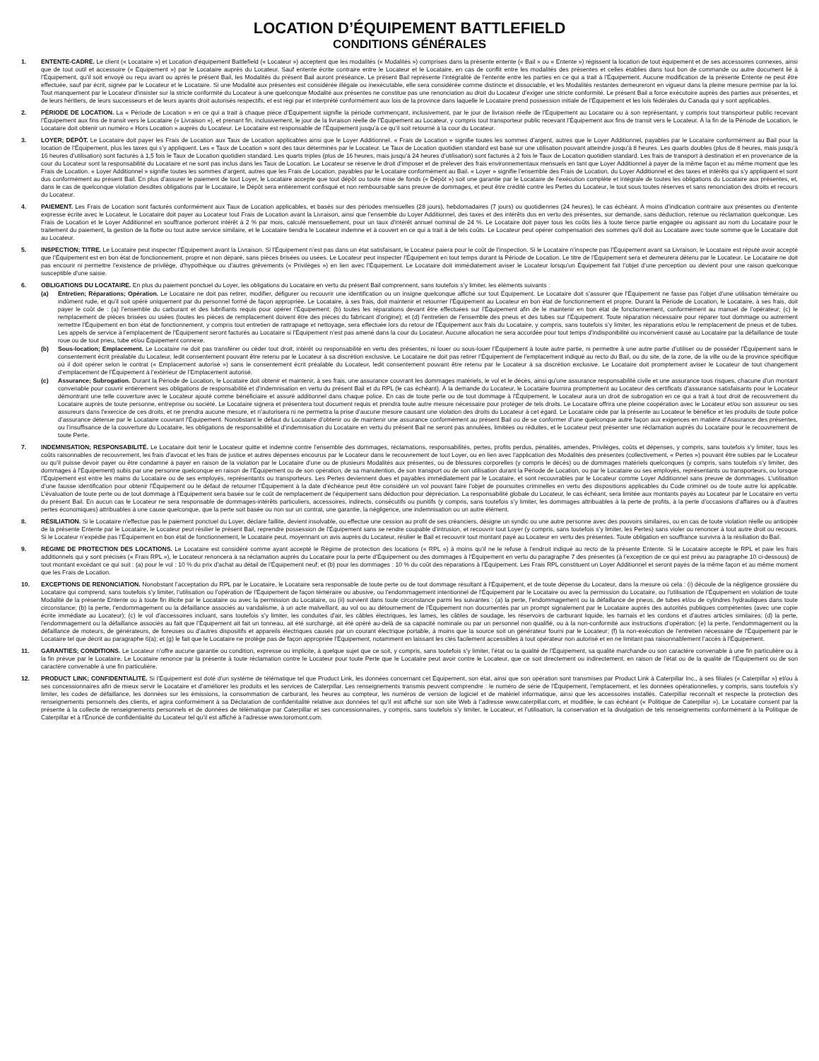LOCATION D’ÉQUIPEMENT BATTLEFIELD
CONDITIONS GÉNÉRALES
1. ENTENTE-CADRE. Le client (« Locataire ») et Location d’équipement Battlefield (« Locateur ») acceptent que les modalités (« Modalités ») comprises dans la présente entente (« Bail » ou « Entente ») régissent la location de tout équipement et de ses accessoires connexes, ainsi que de tout outil et accessoire (« Équipement ») par le Locataire auprès du Locateur. Sauf entente écrite contraire entre le Locateur et le Locataire, en cas de conflit entre les modalités des présentes et celles établies dans tout bon de commande ou autre document lié à l’Équipement, qu’il soit envoyé ou reçu avant ou après le présent Bail, les Modalités du présent Bail auront préséance. Le présent Bail représente l’intégralité de l’entente entre les parties en ce qui a trait à l’Équipement. Aucune modification de la présente Entente ne peut être effectuée, sauf par écrit, signée par le Locateur et le Locataire. Si une Modalité aux présentes est considérée illégale ou inexécutable, elle sera considérée comme distincte et dissociable, et les Modalités restantes demeureront en vigueur dans la pleine mesure permise par la loi. Tout manquement par le Locateur d’insister sur la stricte conformité du Locateur à une quelconque Modalité aux présentes ne constitue pas une renonciation au droit du Locateur d’exiger une stricte conformité. Le présent Bail a force exécutoire auprès des parties aux présentes, et de leurs héritiers, de leurs successeurs et de leurs ayants droit autorisés respectifs, et est régi par et interprété conformément aux lois de la province dans laquelle le Locataire prend possession initiale de l’Équipement et les lois fédérales du Canada qui y sont applicables.
2. PÉRIODE DE LOCATION. La « Période de Location » en ce qui a trait à chaque pièce d’Équipement signifie la période commençant, inclusivement, par le jour de livraison réelle de l’Équipement au Locataire ou à son représentant, y compris tout transporteur public recevant l’Équipement aux fins de transit vers le Locataire (« Livraison »), et prenant fin, inclusivement, le jour de la livraison réelle de l’Équipement au Locateur, y compris tout transporteur public recevant l’Équipement aux fins de transit vers le Locateur. À la fin de la Période de Location, le Locataire doit obtenir un numéro « Hors Location » auprès du Locateur. Le Locataire est responsable de l’Équipement jusqu’à ce qu’il soit retourné à la cour du Locateur.
3. LOYER; DÉPÔT. Le Locataire doit payer les Frais de Location aux Taux de Location applicables ainsi que le Loyer Additionnel. « Frais de Location » signifie toutes les sommes d’argent, autres que le Loyer Additionnel, payables par le Locataire conformément au Bail pour la location de l’Équipement, plus les taxes qui s’y appliquent. Les « Taux de Location » sont des taux déterminés par le Locateur. Le Taux de Location quotidien standard est basé sur une utilisation pouvant atteindre jusqu’à 8 heures. Les quarts doubles (plus de 8 heures, mais jusqu’à 16 heures d’utilisation) sont facturés à 1,5 fois le Taux de Location quotidien standard. Les quarts triples (plus de 16 heures, mais jusqu’à 24 heures d’utilisation) sont facturés à 2 fois le Taux de Location quotidien standard. Les frais de transport à destination et en provenance de la cour du Locateur sont la responsabilité du Locataire et ne sont pas inclus dans les Taux de Location. Le Locateur se réserve le droit d’imposer et de prélever des frais environnementaux mensuels en tant que Loyer Additionnel à payer de la même façon et au même moment que les Frais de Location. « Loyer Additionnel » signifie toutes les sommes d’argent, autres que les Frais de Location, payables par le Locataire conformément au Bail. « Loyer » signifie l’ensemble des Frais de Location, du Loyer Additionnel et des taxes et intérêts qui s’y appliquent et sont dus conformément au présent Bail. En plus d’assurer le paiement de tout Loyer, le Locataire accepte que tout dépôt ou toute mise de fonds (« Dépôt ») soit une garantie par le Locataire de l’exécution complète et intégrale de toutes les obligations du Locataire aux présentes, et, dans le cas de quelconque violation desdites obligations par le Locataire, le Dépôt sera entièrement confisqué et non remboursable sans preuve de dommages, et peut être crédité contre les Pertes du Locateur, le tout sous toutes réserves et sans renonciation des droits et recours du Locateur.
4. PAIEMENT. Les Frais de Location sont facturés conformément aux Taux de Location applicables, et basés sur des périodes mensuelles (28 jours), hebdomadaires (7 jours) ou quotidiennes (24 heures), le cas échéant. À moins d’indication contraire aux présentes ou d’entente expresse écrite avec le Locateur, le Locataire doit payer au Locateur tout Frais de Location avant la Livraison, ainsi que l’ensemble du Loyer Additionnel, des taxes et des intérêts dus en vertu des présentes, sur demande, sans déduction, retenue ou réclamation quelconque. Les Frais de Location et le Loyer Additionnel en souffrance porteront intérêt à 2 % par mois, calculé mensuellement, pour un taux d’intérêt annuel nominal de 24 %. Le Locataire doit payer tous les coûts liés à toute tierce partie engagée ou agissant au nom du Locataire pour le traitement du paiement, la gestion de la flotte ou tout autre service similaire, et le Locataire tiendra le Locateur indemne et à couvert en ce qui a trait à de tels coûts. Le Locateur peut opérer compensation des sommes qu’il doit au Locataire avec toute somme que le Locataire doit au Locateur.
5. INSPECTION; TITRE. Le Locataire peut inspecter l’Équipement avant la Livraison. Si l’Équipement n’est pas dans un état satisfaisant, le Locateur paiera pour le coût de l’inspection. Si le Locataire n’inspecte pas l’Équipement avant sa Livraison, le Locataire est réputé avoir accepté que l’Équipement est en bon état de fonctionnement, propre et non déparé, sans pièces brisées ou usées. Le Locateur peut inspecter l’Équipement en tout temps durant la Période de Location. Le titre de l’Équipement sera et demeurera détenu par le Locateur. Le Locataire ne doit pas encourir ni permettre l’existence de privilège, d’hypothèque ou d’autres grèvements (« Privilèges ») en lien avec l’Équipement. Le Locataire doit immédiatement aviser le Locateur lorsqu’un Équipement fait l’objet d’une perception ou devient pour une raison quelconque susceptible d’une saisie.
6. OBLIGATIONS DU LOCATAIRE. En plus du paiement ponctuel du Loyer, les obligations du Locataire en vertu du présent Bail comprennent, sans toutefois s’y limiter, les éléments suivants :
(a) Entretien; Réparations; Opération. Le Locataire ne doit pas retirer, modifier, défigurer ou recouvrir une identification ou un insigne quelconque affiché sur tout Équipement. Le Locataire doit s’assurer que l’Équipement ne fasse pas l’objet d’une utilisation téméraire ou indûment rude, et qu’il soit opéré uniquement par du personnel formé de façon appropriée. Le Locataire, à ses frais, doit maintenir et retourner l’Équipement au Locateur en bon état de fonctionnement et propre. Durant la Période de Location, le Locataire, à ses frais, doit payer le coût de : (a) l’ensemble du carburant et des lubrifiants requis pour opérer l’Équipement; (b) toutes les réparations devant être effectuées sur l’Équipement afin de le maintenir en bon état de fonctionnement, conformément au manuel de l’opérateur; (c) le remplacement de pièces brisées ou usées (toutes les pièces de remplacement doivent être des pièces du fabricant d’origine); et (d) l’entretien de l’ensemble des pneus et des tubes sur l’Équipement. Toute réparation nécessaire pour réparer tout dommage ou autrement remettre l’Équipement en bon état de fonctionnement, y compris tout entretien de rattrapage et nettoyage, sera effectuée lors du retour de l’Équipement aux frais du Locataire, y compris, sans toutefois s’y limiter, les réparations et/ou le remplacement de pneus et de tubes. Les appels de service à l’emplacement de l’Équipement seront facturés au Locataire si l’Équipement n’est pas amené dans la cour du Locateur. Aucune allocation ne sera accordée pour tout temps d’indisponibilité ou inconvénient causé au Locataire par la défaillance de toute roue ou de tout pneu, tube et/ou Équipement connexe.
(b) Sous-location; Emplacement. Le Locataire ne doit pas transférer ou céder tout droit, intérêt ou responsabilité en vertu des présentes, ni louer ou sous-louer l’Équipement à toute autre partie, ni permettre à une autre partie d’utiliser ou de posséder l’Équipement sans le consentement écrit préalable du Locateur, ledit consentement pouvant être retenu par le Locateur à sa discrétion exclusive. Le Locataire ne doit pas retirer l’Équipement de l’emplacement indiqué au recto du Bail, ou du site, de la zone, de la ville ou de la province spécifique où il doit opérer selon le contrat (« Emplacement autorisé ») sans le consentement écrit préalable du Locateur, ledit consentement pouvant être retenu par le Locateur à sa discrétion exclusive. Le Locataire doit promptement aviser le Locateur de tout changement d’emplacement de l’Équipement à l’extérieur de l’Emplacement autorisé.
(c) Assurance; Subrogation. Durant la Période de Location, le Locataire doit obtenir et maintenir, à ses frais, une assurance couvrant les dommages matériels, le vol et le décès, ainsi qu’une assurance responsabilité civile et une assurance tous risques, chacune d’un montant convenable pour couvrir entièrement ses obligations de responsabilité et d’indemnisation en vertu du présent Bail et du RPL (le cas échéant). À la demande du Locateur, le Locataire fournira promptement au Locateur des certificats d’assurance satisfaisants pour le Locateur démontrant une telle couverture avec le Locateur ajouté comme bénéficiaire et assuré additionnel dans chaque police. En cas de toute perte ou de tout dommage à l’Équipement, le Locateur aura un droit de subrogation en ce qui a trait à tout droit de recouvrement du Locataire auprès de toute personne, entreprise ou société. Le Locataire signera et présentera tout document requis et prendra toute autre mesure nécessaire pour protéger de tels droits. Le Locataire offrira une pleine coopération avec le Locateur et/ou son assureur ou ses assureurs dans l’exercice de ces droits, et ne prendra aucune mesure, et n’autorisera ni ne permettra la prise d’aucune mesure causant une violation des droits du Locateur à cet égard. Le Locataire cède par la présente au Locateur le bénéfice et les produits de toute police d’assurance détenue par le Locataire couvrant l’Équipement. Nonobstant le défaut du Locataire d’obtenir ou de maintenir une assurance conformément au présent Bail ou de se conformer d’une quelconque autre façon aux exigences en matière d’Assurance des présentes, ou l’insuffisance de la couverture du Locataire, les obligations de responsabilité et d’indemnisation du Locataire en vertu du présent Bail ne seront pas annulées, limitées ou réduites, et le Locateur peut présenter une réclamation auprès du Locataire pour le recouvrement de toute Perte.
7. INDEMNISATION; RESPONSABILITÉ. Le Locataire doit tenir le Locateur quitte et indemne contre l’ensemble des dommages, réclamations, responsabilités, pertes, profits perdus, pénalités, amendes, Privilèges, coûts et dépenses, y compris, sans toutefois s’y limiter, tous les coûts raisonnables de recouvrement, les frais d’avocat et les frais de justice et autres dépenses encourus par le Locateur dans le recouvrement de tout Loyer, ou en lien avec l’application des Modalités des présentes (collectivement, « Pertes ») pouvant être subies par le Locateur ou qu’il puisse devoir payer ou être condamné à payer en raison de la violation par le Locataire d’une ou de plusieurs Modalités aux présentes, ou de blessures corporelles (y compris le décès) ou de dommages matériels quelconques (y compris, sans toutefois s’y limiter, des dommages à l’Équipement) subis par une personne quelconque en raison de l’Équipement ou de son opération, de sa manutention, de son transport ou de son utilisation durant la Période de Location, ou par le Locataire ou ses employés, représentants ou transporteurs, ou lorsque l’Équipement est entre les mains du Locataire ou de ses employés, représentants ou transporteurs. Les Pertes deviennent dues et payables immédiatement par le Locataire, et sont recouvrables par le Locateur comme Loyer Additionnel sans preuve de dommages. L’utilisation d’une fausse identification pour obtenir l’Équipement ou le défaut de retourner l’Équipement à la date d’échéance peut être considéré un vol pouvant faire l’objet de poursuites criminelles en vertu des dispositions applicables du Code criminel ou de toute autre loi applicable. L’évaluation de toute perte ou de tout dommage à l’Équipement sera basée sur le coût de remplacement de l’équipement sans déduction pour dépréciation. La responsabilité globale du Locateur, le cas échéant, sera limitée aux montants payés au Locateur par le Locataire en vertu du présent Bail. En aucun cas le Locateur ne sera responsable de dommages-intérêts particuliers, accessoires, indirects, consécutifs ou punitifs (y compris, sans toutefois s’y limiter, les dommages attribuables à la perte de profits, à la perte d’occasions d’affaires ou à d’autres pertes économiques) attribuables à une cause quelconque, que la perte soit basée ou non sur un contrat, une garantie, la négligence, une indemnisation ou un autre élément.
8. RÉSILIATION. Si le Locataire n’effectue pas le paiement ponctuel du Loyer, déclare faillite, devient insolvable, ou effectue une cession au profit de ses créanciers, désigne un syndic ou une autre personne avec des pouvoirs similaires, ou en cas de toute violation réelle ou anticipée de la présente Entente par le Locataire, le Locateur peut résilier le présent Bail, reprendre possession de l’Équipement sans se rendre coupable d’intrusion, et recouvrir tout Loyer (y compris, sans toutefois s’y limiter, les Pertes) sans violer ou renoncer à tout autre droit ou recours. Si le Locateur n’expédie pas l’Équipement en bon état de fonctionnement, le Locataire peut, moyennant un avis auprès du Locateur, résilier le Bail et recouvrir tout montant payé au Locateur en vertu des présentes. Toute obligation en souffrance survivra à la résiliation du Bail.
9. RÉGIME DE PROTECTION DES LOCATIONS. Le Locataire est considéré comme ayant accepté le Régime de protection des locations (« RPL ») à moins qu’il ne le refuse à l’endroit indiqué au recto de la présente Entente. Si le Locataire accepte le RPL et paie les frais additionnels qui y sont précisés (« Frais RPL »), le Locateur renoncera à sa réclamation auprès du Locataire pour la perte d’Équipement ou des dommages à l’Équipement en vertu du paragraphe 7 des présentes (à l’exception de ce qui est prévu au paragraphe 10 ci-dessous) de tout montant excédant ce qui suit : (a) pour le vol : 10 % du prix d’achat au détail de l’Équipement neuf; et (b) pour les dommages : 10 % du coût des réparations à l’Équipement. Les Frais RPL constituent un Loyer Additionnel et seront payés de la même façon et au même moment que les Frais de Location.
10. EXCEPTIONS DE RENONCIATION. Nonobstant l’acceptation du RPL par le Locataire, le Locataire sera responsable de toute perte ou de tout dommage résultant à l’Équipement, et de toute dépense du Locateur, dans la mesure où cela : (i) découle de la négligence grossière du Locataire qui comprend, sans toutefois s’y limiter, l’utilisation ou l’opération de l’Équipement de façon téméraire ou abusive, ou l’endommagement intentionnel de l’Équipement par le Locataire ou avec la permission du Locataire, ou l’utilisation de l’Équipement en violation de toute Modalité de la présente Entente ou à toute fin illicite par le Locataire ou avec la permission du Locataire, ou (ii) survient dans toute circonstance parmi les suivantes : (a) la perte, l’endommagement ou la défaillance de pneus, de tubes et/ou de cylindres hydrauliques dans toute circonstance; (b) la perte, l’endommagement ou la défaillance associés au vandalisme, à un acte malveillant, au vol ou au détournement de l’Équipement non documentés par un prompt signalement par le Locataire auprès des autorités publiques compétentes (avec une copie écrite immédiate au Locateur); (c) le vol d’accessoires incluant, sans toutefois s’y limiter, les conduites d’air, les câbles électriques, les lames, les câbles de soudage, les réservoirs de carburant liquide, les harnais et les cordons et d’autres articles similaires; (d) la perte, l’endommagement ou la défaillance associés au fait que l’Équipement ait fait un tonneau, ait été surchargé, ait été opéré au-delà de sa capacité nominale ou par un personnel non qualifié, ou à la non-conformité aux instructions d’opération; (e) la perte, l’endommagement ou la défaillance de moteurs, de générateurs, de foreuses ou d’autres dispositifs et appareils électriques causés par un courant électrique portable, à moins que la source soit un générateur fourni par le Locateur; (f) la non-exécution de l’entretien nécessaire de l’Équipement par le Locataire tel que décrit au paragraphe 6(a); et (g) le fait que le Locataire ne protège pas de façon appropriée l’Équipement, notamment en laissant les clés facilement accessibles à tout opérateur non autorisé et en ne limitant pas raisonnablement l’accès à l’Équipement.
11. GARANTIES; CONDITIONS. Le Locateur n’offre aucune garantie ou condition, expresse ou implicite, à quelque sujet que ce soit, y compris, sans toutefois s’y limiter, l’état ou la qualité de l’Équipement, sa qualité marchande ou son caractère convenable à une fin particulière ou à la fin prévue par le Locataire. Le Locataire renonce par la présente à toute réclamation contre le Locateur pour toute Perte que le Locataire peut avoir contre le Locateur, que ce soit directement ou indirectement, en raison de l’état ou de la qualité de l’Équipement ou de son caractère convenable à une fin particulière.
12. PRODUCT LINK; CONFIDENTIALITÉ. Si l’Équipement est doté d’un système de télématique tel que Product Link, les données concernant cet Équipement, son état, ainsi que son opération sont transmises par Product Link à Caterpillar Inc., à ses filiales (« Caterpillar ») et/ou à ses concessionnaires afin de mieux servir le Locataire et d’améliorer les produits et les services de Caterpillar. Les renseignements transmis peuvent comprendre : le numéro de série de l’Équipement, l’emplacement, et les données opérationnelles, y compris, sans toutefois s’y limiter, les codes de défaillance, les données sur les émissions, la consommation de carburant, les heures au compteur, les numéros de version de logiciel et de matériel informatique, ainsi que les accessoires installés. Caterpillar reconnaît et respecte la protection des renseignements personnels des clients, et agira conformément à sa Déclaration de confidentialité relative aux données tel qu’il est affiché sur son site Web à l’adresse www.caterpillar.com, et modifiée, le cas échéant (« Politique de Caterpillar »). Le Locataire consent par la présente à la collecte de renseignements personnels et de données de télématique par Caterpillar et ses concessionnaires, y compris, sans toutefois s’y limiter, le Locateur, et l’utilisation, la conservation et la divulgation de tels renseignements conformément à la Politique de Caterpillar et à l’Énoncé de confidentialité du Locateur tel qu’il est affiché à l’adresse www.toromont.com.